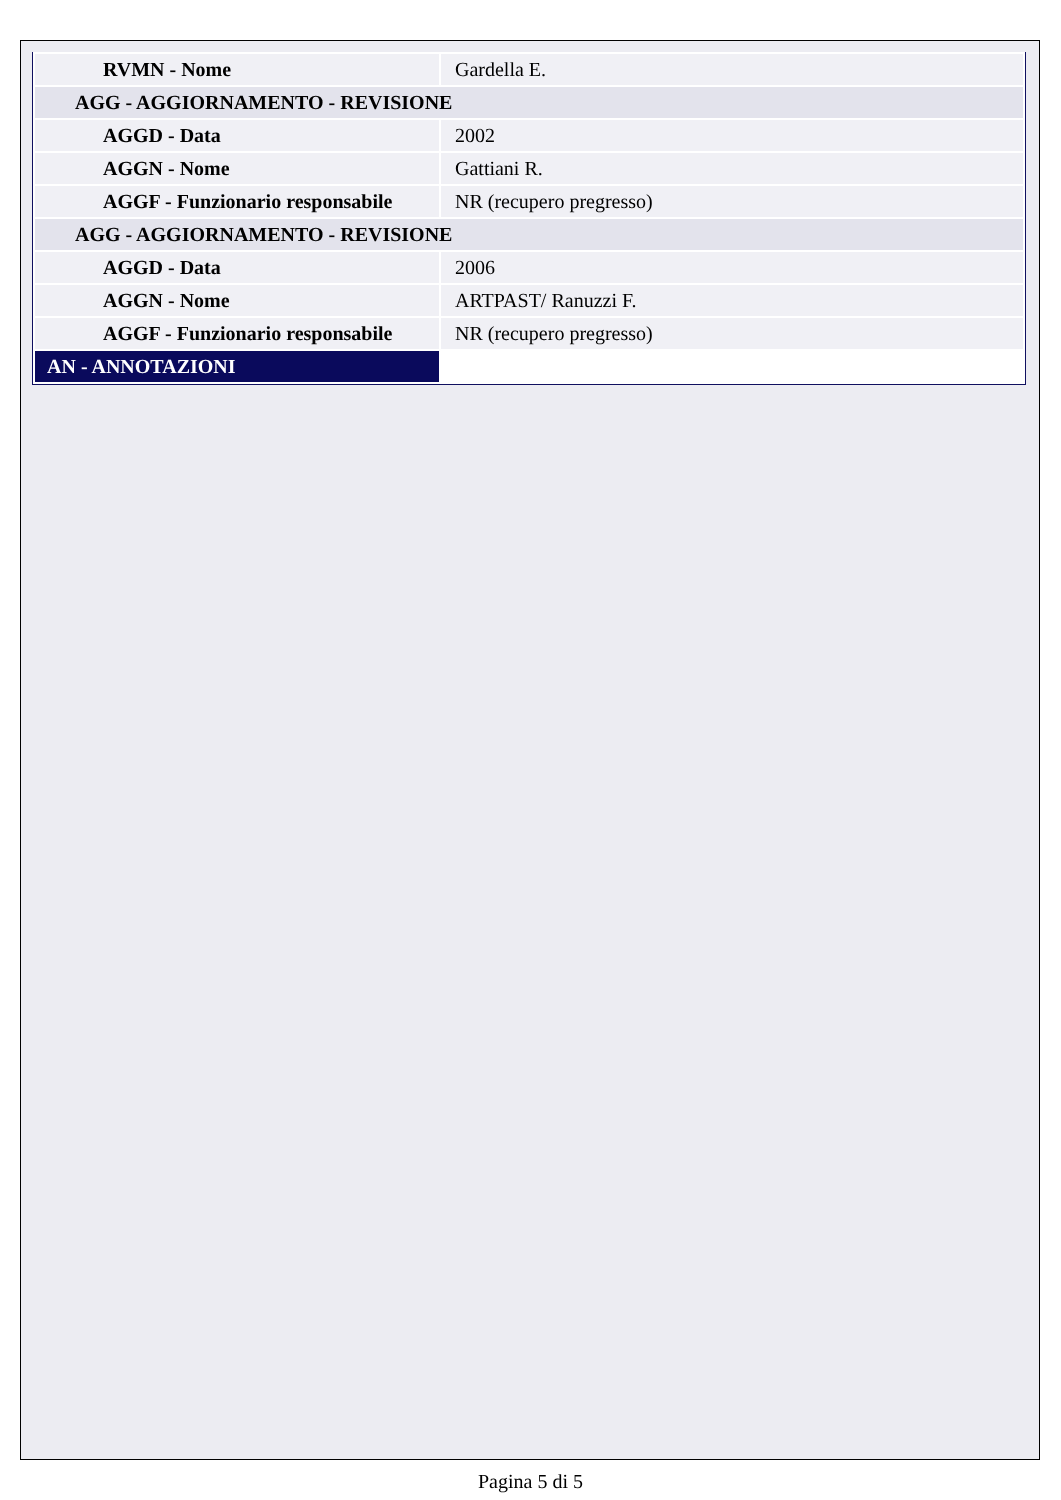| RVMN - Nome | Gardella E. |
| AGG - AGGIORNAMENTO - REVISIONE | |
| AGGD - Data | 2002 |
| AGGN - Nome | Gattiani R. |
| AGGF - Funzionario responsabile | NR (recupero pregresso) |
| AGG - AGGIORNAMENTO - REVISIONE | |
| AGGD - Data | 2006 |
| AGGN - Nome | ARTPAST/ Ranuzzi F. |
| AGGF - Funzionario responsabile | NR (recupero pregresso) |
| AN - ANNOTAZIONI | |
Pagina 5 di 5